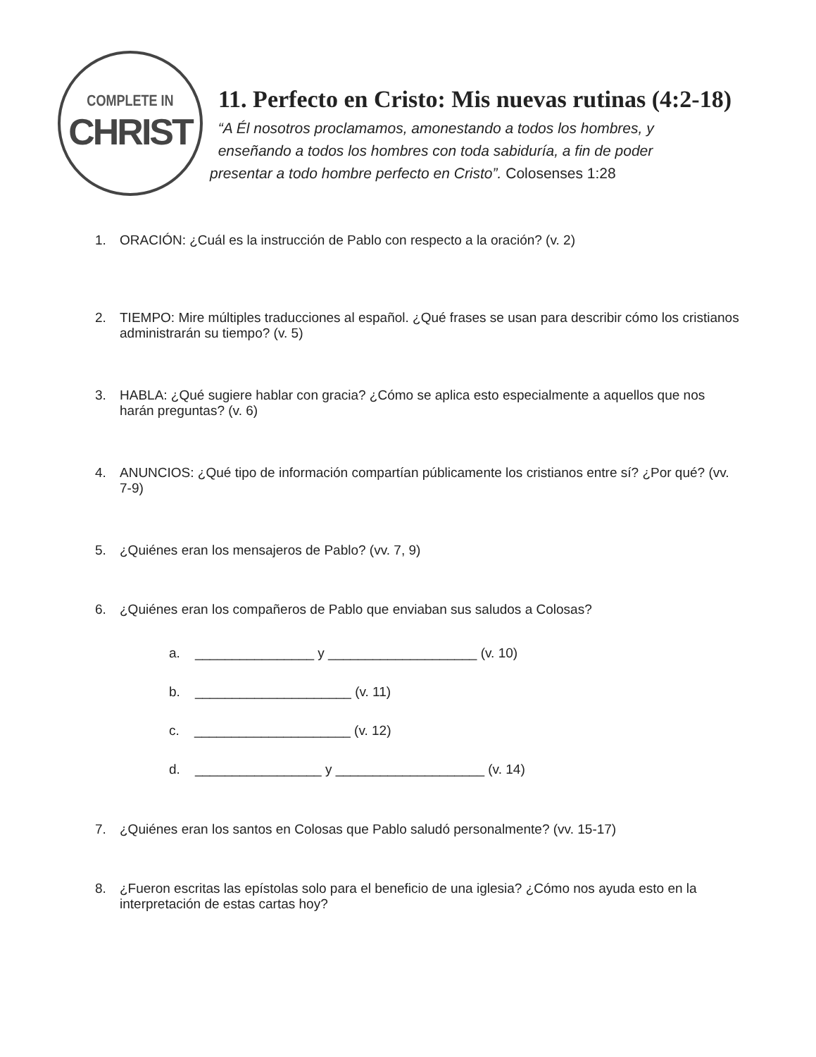COMPLETE IN
CHRIST
11. Perfecto en Cristo: Mis nuevas rutinas (4:2-18)
“A Él nosotros proclamamos, amonestando a todos los hombres, y
enseñando a todos los hombres con toda sabiduría, a fin de poder
presentar a todo hombre perfecto en Cristo”. Colosenses 1:28
1. ORACIÓN: ¿Cuál es la instrucción de Pablo con respecto a la oración? (v. 2)
2. TIEMPO: Mire múltiples traducciones al español. ¿Qué frases se usan para describir cómo los cristianos administrarán su tiempo? (v. 5)
3. HABLA: ¿Qué sugiere hablar con gracia? ¿Cómo se aplica esto especialmente a aquellos que nos harán preguntas? (v. 6)
4. ANUNCIOS: ¿Qué tipo de información compartían públicamente los cristianos entre sí? ¿Por qué? (vv. 7-9)
5. ¿Quiénes eran los mensajeros de Pablo? (vv. 7, 9)
6. ¿Quiénes eran los compañeros de Pablo que enviaban sus saludos a Colosas?
a. ________________ y ____________________ (v. 10)
b. _____________________ (v. 11)
c. _____________________ (v. 12)
d. _________________ y ____________________ (v. 14)
7. ¿Quiénes eran los santos en Colosas que Pablo saludó personalmente? (vv. 15-17)
8. ¿Fueron escritas las epístolas solo para el beneficio de una iglesia? ¿Cómo nos ayuda esto en la interpretación de estas cartas hoy?